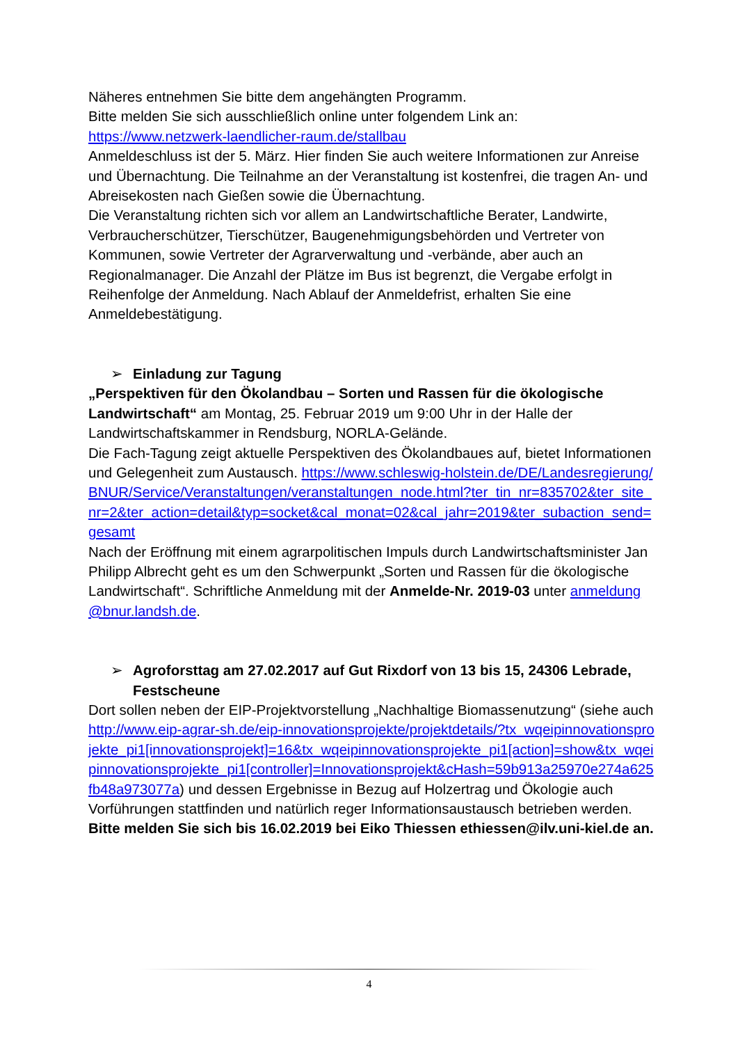Näheres entnehmen Sie bitte dem angehängten Programm.
Bitte melden Sie sich ausschließlich online unter folgendem Link an:
https://www.netzwerk-laendlicher-raum.de/stallbau
Anmeldeschluss ist der 5. März. Hier finden Sie auch weitere Informationen zur Anreise und Übernachtung. Die Teilnahme an der Veranstaltung ist kostenfrei, die tragen An- und Abreisekosten nach Gießen sowie die Übernachtung.
Die Veranstaltung richten sich vor allem an Landwirtschaftliche Berater, Landwirte, Verbraucherschützer, Tierschützer, Baugenehmigungsbehörden und Vertreter von Kommunen, sowie Vertreter der Agrarverwaltung und -verbände, aber auch an Regionalmanager. Die Anzahl der Plätze im Bus ist begrenzt, die Vergabe erfolgt in Reihenfolge der Anmeldung. Nach Ablauf der Anmeldefrist, erhalten Sie eine Anmeldebestätigung.
➢ Einladung zur Tagung
„Perspektiven für den Ökolandbau – Sorten und Rassen für die ökologische Landwirtschaft“ am Montag, 25. Februar 2019 um 9:00 Uhr in der Halle der Landwirtschaftskammer in Rendsburg, NORLA-Gelände.
Die Fach-Tagung zeigt aktuelle Perspektiven des Ökolandbaues auf, bietet Informationen und Gelegenheit zum Austausch. https://www.schleswig-holstein.de/DE/Landesregierung/BNUR/Service/Veranstaltungen/veranstaltungen_node.html?ter_tin_nr=835702&ter_site_nr=2&ter_action=detail&typ=socket&cal_monat=02&cal_jahr=2019&ter_subaction_send=gesamt
Nach der Eröffnung mit einem agrarpolitischen Impuls durch Landwirtschaftsminister Jan Philipp Albrecht geht es um den Schwerpunkt „Sorten und Rassen für die ökologische Landwirtschaft“. Schriftliche Anmeldung mit der Anmelde-Nr. 2019-03 unter anmeldung@bnur.landsh.de.
➢ Agroforsttag am 27.02.2017 auf Gut Rixdorf von 13 bis 15, 24306 Lebrade, Festscheune
Dort sollen neben der EIP-Projektvorstellung „Nachhaltige Biomassenutzung“ (siehe auch http://www.eip-agrar-sh.de/eip-innovationsprojekte/projektdetails/?tx_wqeipinnovationsprojekte_pi1[innovationsprojekt]=16&tx_wqeipinnovationsprojekte_pi1[action]=show&tx_wqeipinnovationsprojekte_pi1[controller]=Innovationsprojekt&cHash=59b913a25970e274a625fb48a973077a) und dessen Ergebnisse in Bezug auf Holzertrag und Ökologie auch Vorführungen stattfinden und natürlich reger Informationsaustausch betrieben werden.
Bitte melden Sie sich bis 16.02.2019 bei Eiko Thiessen ethiessen@ilv.uni-kiel.de an.
4